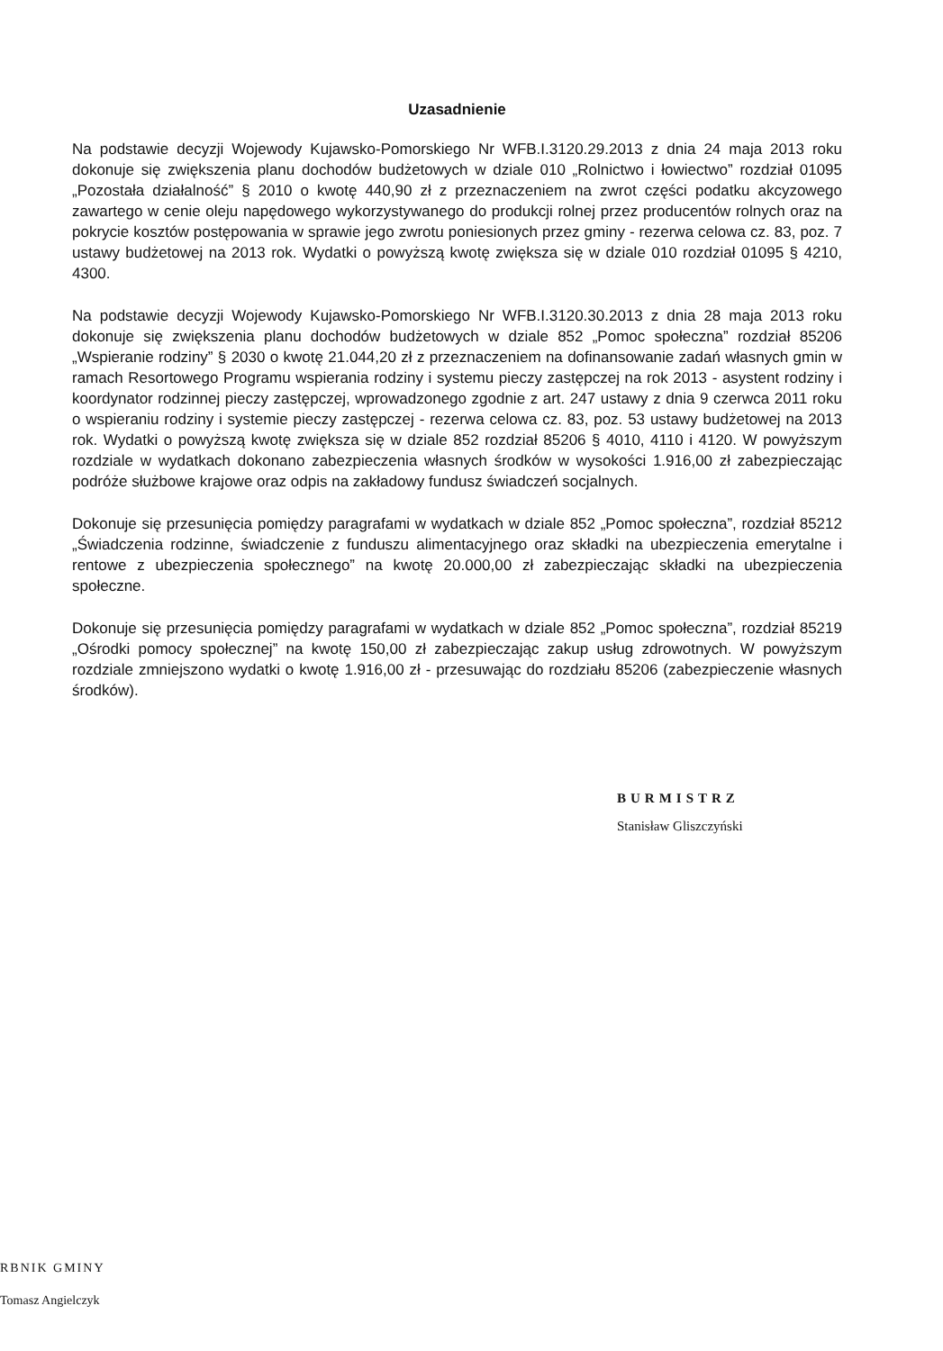Uzasadnienie
Na podstawie decyzji Wojewody Kujawsko-Pomorskiego Nr WFB.I.3120.29.2013 z dnia 24 maja 2013 roku dokonuje się zwiększenia planu dochodów budżetowych w dziale 010 „Rolnictwo i łowiectwo” rozdział 01095 „Pozostała działalność” § 2010 o kwotę 440,90 zł z przeznaczeniem na zwrot części podatku akcyzowego zawartego w cenie oleju napędowego wykorzystywanego do produkcji rolnej przez producentów rolnych oraz na pokrycie kosztów postępowania w sprawie jego zwrotu poniesionych przez gminy - rezerwa celowa cz. 83, poz. 7 ustawy budżetowej na 2013 rok. Wydatki o powyższą kwotę zwiększa się w dziale 010 rozdział 01095 § 4210, 4300.
Na podstawie decyzji Wojewody Kujawsko-Pomorskiego Nr WFB.I.3120.30.2013 z dnia 28 maja 2013 roku dokonuje się zwiększenia planu dochodów budżetowych w dziale 852 „Pomoc społeczna” rozdział 85206 „Wspieranie rodziny” § 2030 o kwotę 21.044,20 zł z przeznaczeniem na dofinansowanie zadań własnych gmin w ramach Resortowego Programu wspierania rodziny i systemu pieczy zastępczej na rok 2013 - asystent rodziny i koordynator rodzinnej pieczy zastępczej, wprowadzonego zgodnie z art. 247 ustawy z dnia 9 czerwca 2011 roku o wspieraniu rodziny i systemie pieczy zastępczej - rezerwa celowa cz. 83, poz. 53 ustawy budżetowej na 2013 rok. Wydatki o powyższą kwotę zwiększa się w dziale 852 rozdział 85206 § 4010, 4110 i 4120. W powyższym rozdziale w wydatkach dokonano zabezpieczenia własnych środków w wysokości 1.916,00 zł zabezpieczając podróże służbowe krajowe oraz odpis na zakładowy fundusz świadczeń socjalnych.
Dokonuje się przesunięcia pomiędzy paragrafami w wydatkach w dziale 852 „Pomoc społeczna”, rozdział 85212 „Świadczenia rodzinne, świadczenie z funduszu alimentacyjnego oraz składki na ubezpieczenia emerytalne i rentowe z ubezpieczenia społecznego” na kwotę 20.000,00 zł zabezpieczając składki na ubezpieczenia społeczne.
Dokonuje się przesunięcia pomiędzy paragrafami w wydatkach w dziale 852 „Pomoc społeczna”, rozdział 85219 „Ośrodki pomocy społecznej” na kwotę 150,00 zł zabezpieczając zakup usług zdrowotnych. W powyższym rozdziale zmniejszono wydatki o kwotę 1.916,00 zł - przesuwając do rozdziału 85206 (zabezpieczenie własnych środków).
BURMISTRZ
Stanisław Gliszczyński
RBNIK GMINY
Tomasz Angielczyk